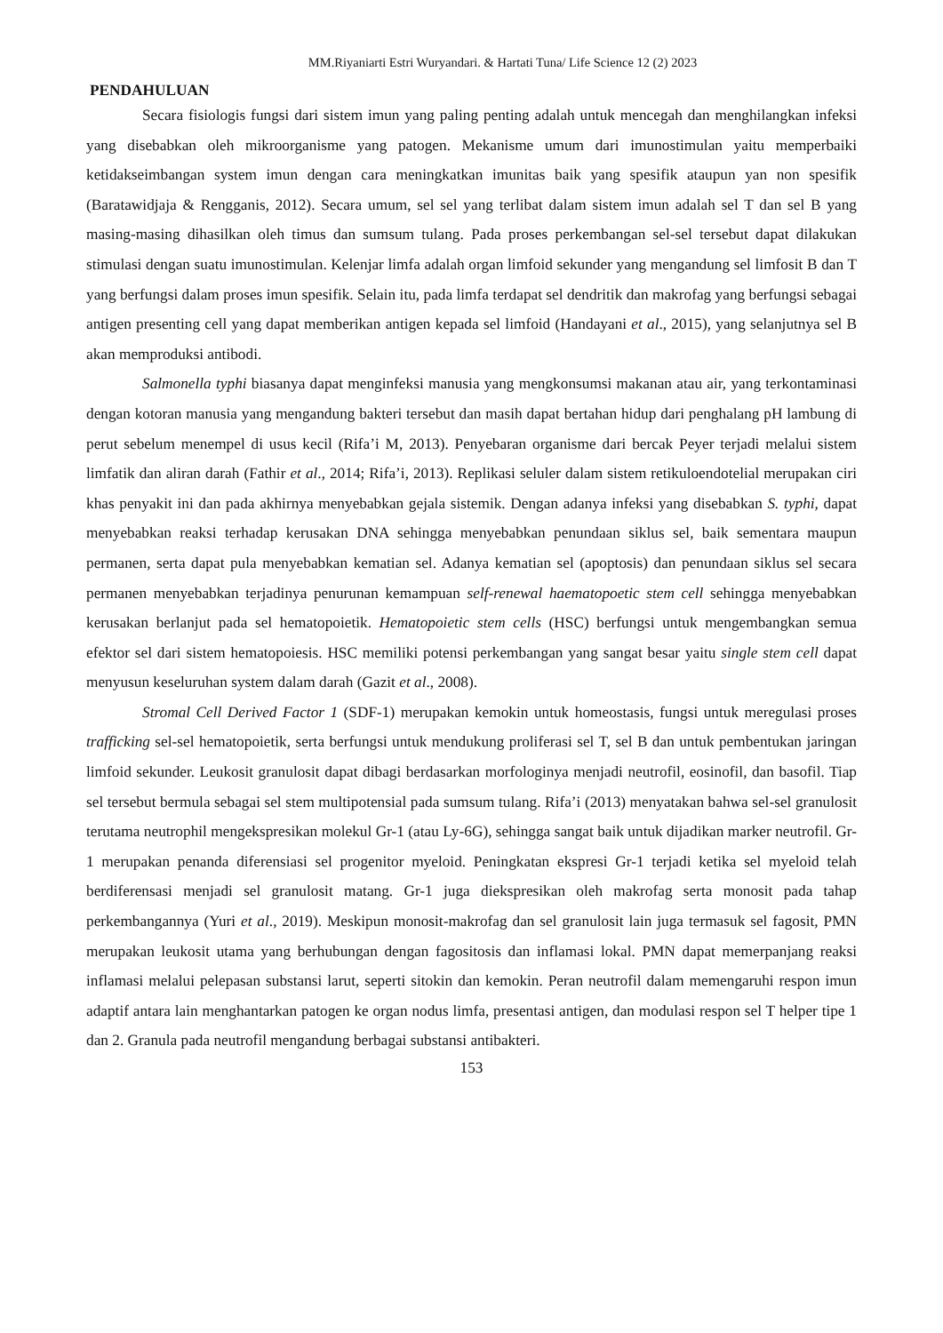MM.Riyaniarti Estri Wuryandari. & Hartati Tuna/ Life Science 12 (2) 2023
PENDAHULUAN
Secara fisiologis fungsi dari sistem imun yang paling penting adalah untuk mencegah dan menghilangkan infeksi yang disebabkan oleh mikroorganisme yang patogen. Mekanisme umum dari imunostimulan yaitu memperbaiki ketidakseimbangan system imun dengan cara meningkatkan imunitas baik yang spesifik ataupun yan non spesifik (Baratawidjaja & Rengganis, 2012). Secara umum, sel sel yang terlibat dalam sistem imun adalah sel T dan sel B yang masing-masing dihasilkan oleh timus dan sumsum tulang. Pada proses perkembangan sel-sel tersebut dapat dilakukan stimulasi dengan suatu imunostimulan. Kelenjar limfa adalah organ limfoid sekunder yang mengandung sel limfosit B dan T yang berfungsi dalam proses imun spesifik. Selain itu, pada limfa terdapat sel dendritik dan makrofag yang berfungsi sebagai antigen presenting cell yang dapat memberikan antigen kepada sel limfoid (Handayani et al., 2015), yang selanjutnya sel B akan memproduksi antibodi.
Salmonella typhi biasanya dapat menginfeksi manusia yang mengkonsumsi makanan atau air, yang terkontaminasi dengan kotoran manusia yang mengandung bakteri tersebut dan masih dapat bertahan hidup dari penghalang pH lambung di perut sebelum menempel di usus kecil (Rifa’i M, 2013). Penyebaran organisme dari bercak Peyer terjadi melalui sistem limfatik dan aliran darah (Fathir et al., 2014; Rifa’i, 2013). Replikasi seluler dalam sistem retikuloendotelial merupakan ciri khas penyakit ini dan pada akhirnya menyebabkan gejala sistemik. Dengan adanya infeksi yang disebabkan S. typhi, dapat menyebabkan reaksi terhadap kerusakan DNA sehingga menyebabkan penundaan siklus sel, baik sementara maupun permanen, serta dapat pula menyebabkan kematian sel. Adanya kematian sel (apoptosis) dan penundaan siklus sel secara permanen menyebabkan terjadinya penurunan kemampuan self-renewal haematopoetic stem cell sehingga menyebabkan kerusakan berlanjut pada sel hematopoietik. Hematopoietic stem cells (HSC) berfungsi untuk mengembangkan semua efektor sel dari sistem hematopoiesis. HSC memiliki potensi perkembangan yang sangat besar yaitu single stem cell dapat menyusun keseluruhan system dalam darah (Gazit et al., 2008).
Stromal Cell Derived Factor 1 (SDF-1) merupakan kemokin untuk homeostasis, fungsi untuk meregulasi proses trafficking sel-sel hematopoietik, serta berfungsi untuk mendukung proliferasi sel T, sel B dan untuk pembentukan jaringan limfoid sekunder. Leukosit granulosit dapat dibagi berdasarkan morfologinya menjadi neutrofil, eosinofil, dan basofil. Tiap sel tersebut bermula sebagai sel stem multipotensial pada sumsum tulang. Rifa’i (2013) menyatakan bahwa sel-sel granulosit terutama neutrophil mengekspresikan molekul Gr-1 (atau Ly-6G), sehingga sangat baik untuk dijadikan marker neutrofil. Gr-1 merupakan penanda diferensiasi sel progenitor myeloid. Peningkatan ekspresi Gr-1 terjadi ketika sel myeloid telah berdiferensasi menjadi sel granulosit matang. Gr-1 juga diekspresikan oleh makrofag serta monosit pada tahap perkembangannya (Yuri et al., 2019). Meskipun monosit-makrofag dan sel granulosit lain juga termasuk sel fagosit, PMN merupakan leukosit utama yang berhubungan dengan fagositosis dan inflamasi lokal. PMN dapat memerpanjang reaksi inflamasi melalui pelepasan substansi larut, seperti sitokin dan kemokin. Peran neutrofil dalam memengaruhi respon imun adaptif antara lain menghantarkan patogen ke organ nodus limfa, presentasi antigen, dan modulasi respon sel T helper tipe 1 dan 2. Granula pada neutrofil mengandung berbagai substansi antibakteri.
153